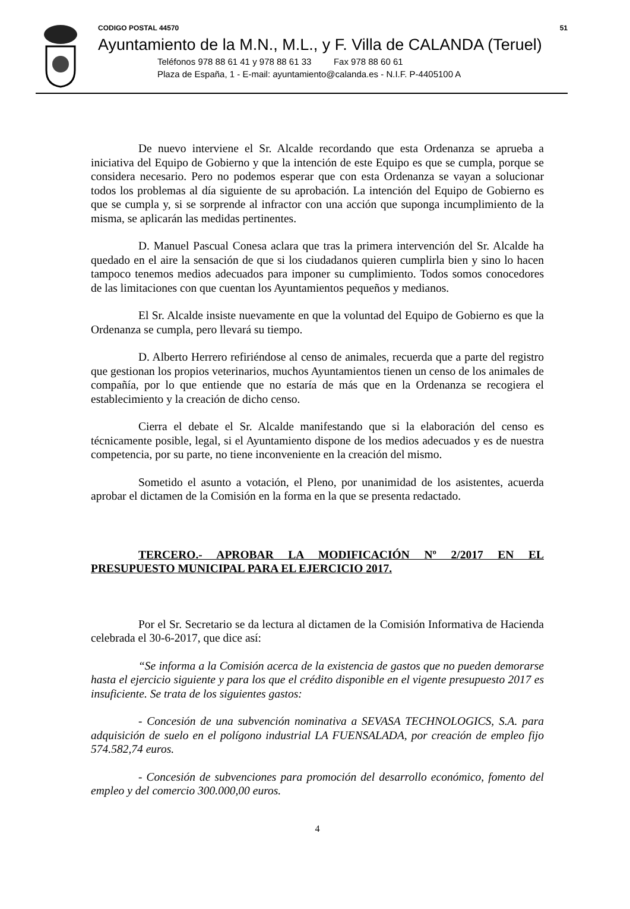CODIGO POSTAL 44570 51
Ayuntamiento de la M.N., M.L., y F. Villa de CALANDA (Teruel)
Teléfonos 978 88 61 41 y 978 88 61 33 Fax 978 88 60 61
Plaza de España, 1 - E-mail: ayuntamiento@calanda.es - N.I.F. P-4405100 A
De nuevo interviene el Sr. Alcalde recordando que esta Ordenanza se aprueba a iniciativa del Equipo de Gobierno y que la intención de este Equipo es que se cumpla, porque se considera necesario. Pero no podemos esperar que con esta Ordenanza se vayan a solucionar todos los problemas al día siguiente de su aprobación. La intención del Equipo de Gobierno es que se cumpla y, si se sorprende al infractor con una acción que suponga incumplimiento de la misma, se aplicarán las medidas pertinentes.
D. Manuel Pascual Conesa aclara que tras la primera intervención del Sr. Alcalde ha quedado en el aire la sensación de que si los ciudadanos quieren cumplirla bien y sino lo hacen tampoco tenemos medios adecuados para imponer su cumplimiento. Todos somos conocedores de las limitaciones con que cuentan los Ayuntamientos pequeños y medianos.
El Sr. Alcalde insiste nuevamente en que la voluntad del Equipo de Gobierno es que la Ordenanza se cumpla, pero llevará su tiempo.
D. Alberto Herrero refiriéndose al censo de animales, recuerda que a parte del registro que gestionan los propios veterinarios, muchos Ayuntamientos tienen un censo de los animales de compañía, por lo que entiende que no estaría de más que en la Ordenanza se recogiera el establecimiento y la creación de dicho censo.
Cierra el debate el Sr. Alcalde manifestando que si la elaboración del censo es técnicamente posible, legal, si el Ayuntamiento dispone de los medios adecuados y es de nuestra competencia, por su parte, no tiene inconveniente en la creación del mismo.
Sometido el asunto a votación, el Pleno, por unanimidad de los asistentes, acuerda aprobar el dictamen de la Comisión en la forma en la que se presenta redactado.
TERCERO.- APROBAR LA MODIFICACIÓN Nº 2/2017 EN EL PRESUPUESTO MUNICIPAL PARA EL EJERCICIO 2017.
Por el Sr. Secretario se da lectura al dictamen de la Comisión Informativa de Hacienda celebrada el 30-6-2017, que dice así:
“Se informa a la Comisión acerca de la existencia de gastos que no pueden demorarse hasta el ejercicio siguiente y para los que el crédito disponible en el vigente presupuesto 2017 es insuficiente. Se trata de los siguientes gastos:
- Concesión de una subvención nominativa a SEVASA TECHNOLOGICS, S.A. para adquisición de suelo en el polígono industrial LA FUENSALADA, por creación de empleo fijo 574.582,74 euros.
- Concesión de subvenciones para promoción del desarrollo económico, fomento del empleo y del comercio 300.000,00 euros.
4